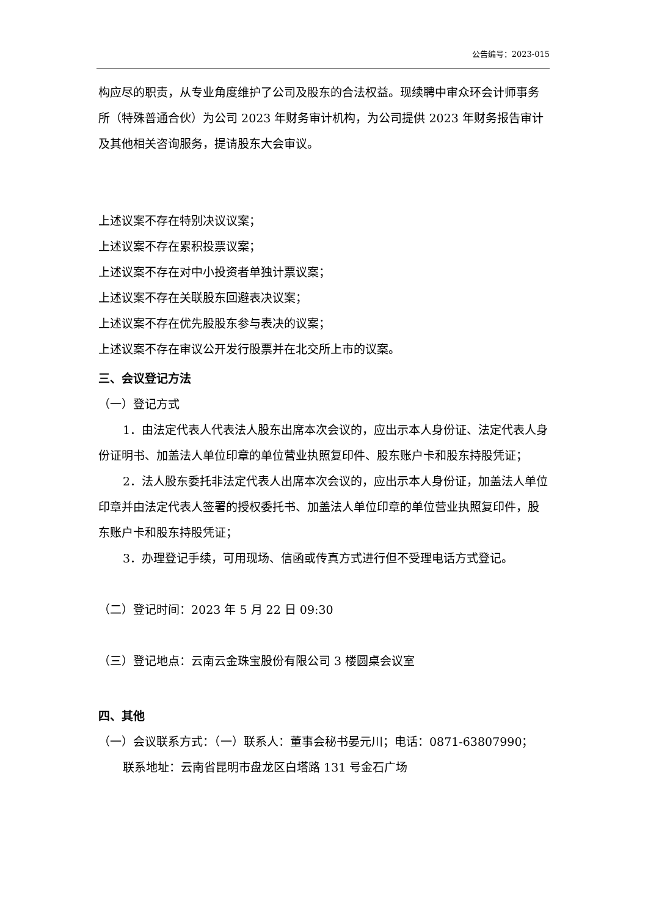公告编号：2023-015
构应尽的职责，从专业角度维护了公司及股东的合法权益。现续聘中审众环会计师事务所（特殊普通合伙）为公司 2023 年财务审计机构，为公司提供 2023 年财务报告审计及其他相关咨询服务，提请股东大会审议。
上述议案不存在特别决议议案；
上述议案不存在累积投票议案；
上述议案不存在对中小投资者单独计票议案；
上述议案不存在关联股东回避表决议案；
上述议案不存在优先股股东参与表决的议案；
上述议案不存在审议公开发行股票并在北交所上市的议案。
三、会议登记方法
（一）登记方式
1．由法定代表人代表法人股东出席本次会议的，应出示本人身份证、法定代表人身份证明书、加盖法人单位印章的单位营业执照复印件、股东账户卡和股东持股凭证；
2．法人股东委托非法定代表人出席本次会议的，应出示本人身份证，加盖法人单位印章并由法定代表人签署的授权委托书、加盖法人单位印章的单位营业执照复印件，股东账户卡和股东持股凭证；
3．办理登记手续，可用现场、信函或传真方式进行但不受理电话方式登记。
（二）登记时间：2023 年 5 月 22 日 09:30
（三）登记地点：云南云金珠宝股份有限公司 3 楼圆桌会议室
四、其他
（一）会议联系方式：（一）联系人：董事会秘书晏元川；电话：0871-63807990；
联系地址：云南省昆明市盘龙区白塔路 131 号金石广场